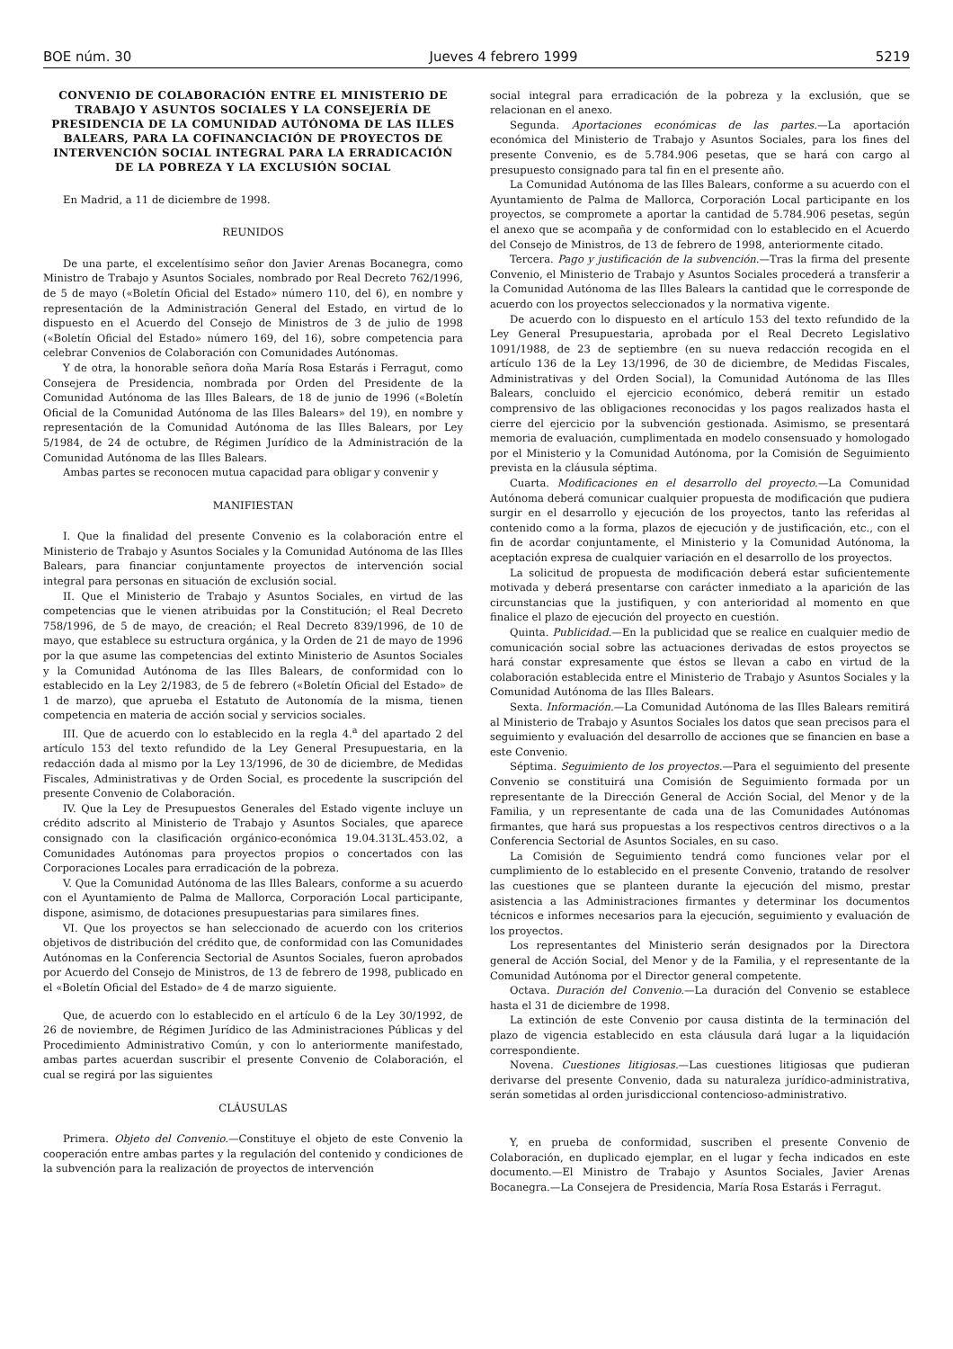BOE núm. 30 Jueves 4 febrero 1999 5219
CONVENIO DE COLABORACIÓN ENTRE EL MINISTERIO DE TRABAJO Y ASUNTOS SOCIALES Y LA CONSEJERÍA DE PRESIDENCIA DE LA COMUNIDAD AUTÓNOMA DE LAS ILLES BALEARS, PARA LA COFINANCIACIÓN DE PROYECTOS DE INTERVENCIÓN SOCIAL INTEGRAL PARA LA ERRADICACIÓN DE LA POBREZA Y LA EXCLUSIÓN SOCIAL
En Madrid, a 11 de diciembre de 1998.
REUNIDOS
De una parte, el excelentísimo señor don Javier Arenas Bocanegra, como Ministro de Trabajo y Asuntos Sociales, nombrado por Real Decreto 762/1996, de 5 de mayo («Boletín Oficial del Estado» número 110, del 6), en nombre y representación de la Administración General del Estado, en virtud de lo dispuesto en el Acuerdo del Consejo de Ministros de 3 de julio de 1998 («Boletín Oficial del Estado» número 169, del 16), sobre competencia para celebrar Convenios de Colaboración con Comunidades Autónomas.
Y de otra, la honorable señora doña María Rosa Estarás i Ferragut, como Consejera de Presidencia, nombrada por Orden del Presidente de la Comunidad Autónoma de las Illes Balears, de 18 de junio de 1996 («Boletín Oficial de la Comunidad Autónoma de las Illes Balears» del 19), en nombre y representación de la Comunidad Autónoma de las Illes Balears, por Ley 5/1984, de 24 de octubre, de Régimen Jurídico de la Administración de la Comunidad Autónoma de las Illes Balears.
Ambas partes se reconocen mutua capacidad para obligar y convenir y
MANIFIESTAN
I. Que la finalidad del presente Convenio es la colaboración entre el Ministerio de Trabajo y Asuntos Sociales y la Comunidad Autónoma de las Illes Balears, para financiar conjuntamente proyectos de intervención social integral para personas en situación de exclusión social.
II. Que el Ministerio de Trabajo y Asuntos Sociales, en virtud de las competencias que le vienen atribuidas por la Constitución; el Real Decreto 758/1996, de 5 de mayo, de creación; el Real Decreto 839/1996, de 10 de mayo, que establece su estructura orgánica, y la Orden de 21 de mayo de 1996 por la que asume las competencias del extinto Ministerio de Asuntos Sociales y la Comunidad Autónoma de las Illes Balears, de conformidad con lo establecido en la Ley 2/1983, de 5 de febrero («Boletín Oficial del Estado» de 1 de marzo), que aprueba el Estatuto de Autonomía de la misma, tienen competencia en materia de acción social y servicios sociales.
III. Que de acuerdo con lo establecido en la regla 4.<sup>a</sup> del apartado 2 del artículo 153 del texto refundido de la Ley General Presupuestaria, en la redacción dada al mismo por la Ley 13/1996, de 30 de diciembre, de Medidas Fiscales, Administrativas y de Orden Social, es procedente la suscripción del presente Convenio de Colaboración.
IV. Que la Ley de Presupuestos Generales del Estado vigente incluye un crédito adscrito al Ministerio de Trabajo y Asuntos Sociales, que aparece consignado con la clasificación orgánico-económica 19.04.313L.453.02, a Comunidades Autónomas para proyectos propios o concertados con las Corporaciones Locales para erradicación de la pobreza.
V. Que la Comunidad Autónoma de las Illes Balears, conforme a su acuerdo con el Ayuntamiento de Palma de Mallorca, Corporación Local participante, dispone, asimismo, de dotaciones presupuestarias para similares fines.
VI. Que los proyectos se han seleccionado de acuerdo con los criterios objetivos de distribución del crédito que, de conformidad con las Comunidades Autónomas en la Conferencia Sectorial de Asuntos Sociales, fueron aprobados por Acuerdo del Consejo de Ministros, de 13 de febrero de 1998, publicado en el «Boletín Oficial del Estado» de 4 de marzo siguiente.
Que, de acuerdo con lo establecido en el artículo 6 de la Ley 30/1992, de 26 de noviembre, de Régimen Jurídico de las Administraciones Públicas y del Procedimiento Administrativo Común, y con lo anteriormente manifestado, ambas partes acuerdan suscribir el presente Convenio de Colaboración, el cual se regirá por las siguientes
CLÁUSULAS
Primera. Objeto del Convenio.—Constituye el objeto de este Convenio la cooperación entre ambas partes y la regulación del contenido y condiciones de la subvención para la realización de proyectos de intervención
social integral para erradicación de la pobreza y la exclusión, que se relacionan en el anexo.
Segunda. Aportaciones económicas de las partes.—La aportación económica del Ministerio de Trabajo y Asuntos Sociales, para los fines del presente Convenio, es de 5.784.906 pesetas, que se hará con cargo al presupuesto consignado para tal fin en el presente año.
La Comunidad Autónoma de las Illes Balears, conforme a su acuerdo con el Ayuntamiento de Palma de Mallorca, Corporación Local participante en los proyectos, se compromete a aportar la cantidad de 5.784.906 pesetas, según el anexo que se acompaña y de conformidad con lo establecido en el Acuerdo del Consejo de Ministros, de 13 de febrero de 1998, anteriormente citado.
Tercera. Pago y justificación de la subvención.—Tras la firma del presente Convenio, el Ministerio de Trabajo y Asuntos Sociales procederá a transferir a la Comunidad Autónoma de las Illes Balears la cantidad que le corresponde de acuerdo con los proyectos seleccionados y la normativa vigente.
De acuerdo con lo dispuesto en el artículo 153 del texto refundido de la Ley General Presupuestaria, aprobada por el Real Decreto Legislativo 1091/1988, de 23 de septiembre (en su nueva redacción recogida en el artículo 136 de la Ley 13/1996, de 30 de diciembre, de Medidas Fiscales, Administrativas y del Orden Social), la Comunidad Autónoma de las Illes Balears, concluido el ejercicio económico, deberá remitir un estado comprensivo de las obligaciones reconocidas y los pagos realizados hasta el cierre del ejercicio por la subvención gestionada. Asimismo, se presentará memoria de evaluación, cumplimentada en modelo consensuado y homologado por el Ministerio y la Comunidad Autónoma, por la Comisión de Seguimiento prevista en la cláusula séptima.
Cuarta. Modificaciones en el desarrollo del proyecto.—La Comunidad Autónoma deberá comunicar cualquier propuesta de modificación que pudiera surgir en el desarrollo y ejecución de los proyectos, tanto las referidas al contenido como a la forma, plazos de ejecución y de justificación, etc., con el fin de acordar conjuntamente, el Ministerio y la Comunidad Autónoma, la aceptación expresa de cualquier variación en el desarrollo de los proyectos.
La solicitud de propuesta de modificación deberá estar suficientemente motivada y deberá presentarse con carácter inmediato a la aparición de las circunstancias que la justifiquen, y con anterioridad al momento en que finalice el plazo de ejecución del proyecto en cuestión.
Quinta. Publicidad.—En la publicidad que se realice en cualquier medio de comunicación social sobre las actuaciones derivadas de estos proyectos se hará constar expresamente que éstos se llevan a cabo en virtud de la colaboración establecida entre el Ministerio de Trabajo y Asuntos Sociales y la Comunidad Autónoma de las Illes Balears.
Sexta. Información.—La Comunidad Autónoma de las Illes Balears remitirá al Ministerio de Trabajo y Asuntos Sociales los datos que sean precisos para el seguimiento y evaluación del desarrollo de acciones que se financien en base a este Convenio.
Séptima. Seguimiento de los proyectos.—Para el seguimiento del presente Convenio se constituirá una Comisión de Seguimiento formada por un representante de la Dirección General de Acción Social, del Menor y de la Familia, y un representante de cada una de las Comunidades Autónomas firmantes, que hará sus propuestas a los respectivos centros directivos o a la Conferencia Sectorial de Asuntos Sociales, en su caso.
La Comisión de Seguimiento tendrá como funciones velar por el cumplimiento de lo establecido en el presente Convenio, tratando de resolver las cuestiones que se planteen durante la ejecución del mismo, prestar asistencia a las Administraciones firmantes y determinar los documentos técnicos e informes necesarios para la ejecución, seguimiento y evaluación de los proyectos.
Los representantes del Ministerio serán designados por la Directora general de Acción Social, del Menor y de la Familia, y el representante de la Comunidad Autónoma por el Director general competente.
Octava. Duración del Convenio.—La duración del Convenio se establece hasta el 31 de diciembre de 1998.
La extinción de este Convenio por causa distinta de la terminación del plazo de vigencia establecido en esta cláusula dará lugar a la liquidación correspondiente.
Novena. Cuestiones litigiosas.—Las cuestiones litigiosas que pudieran derivarse del presente Convenio, dada su naturaleza jurídico-administrativa, serán sometidas al orden jurisdiccional contencioso-administrativo.
Y, en prueba de conformidad, suscriben el presente Convenio de Colaboración, en duplicado ejemplar, en el lugar y fecha indicados en este documento.—El Ministro de Trabajo y Asuntos Sociales, Javier Arenas Bocanegra.—La Consejera de Presidencia, María Rosa Estarás i Ferragut.